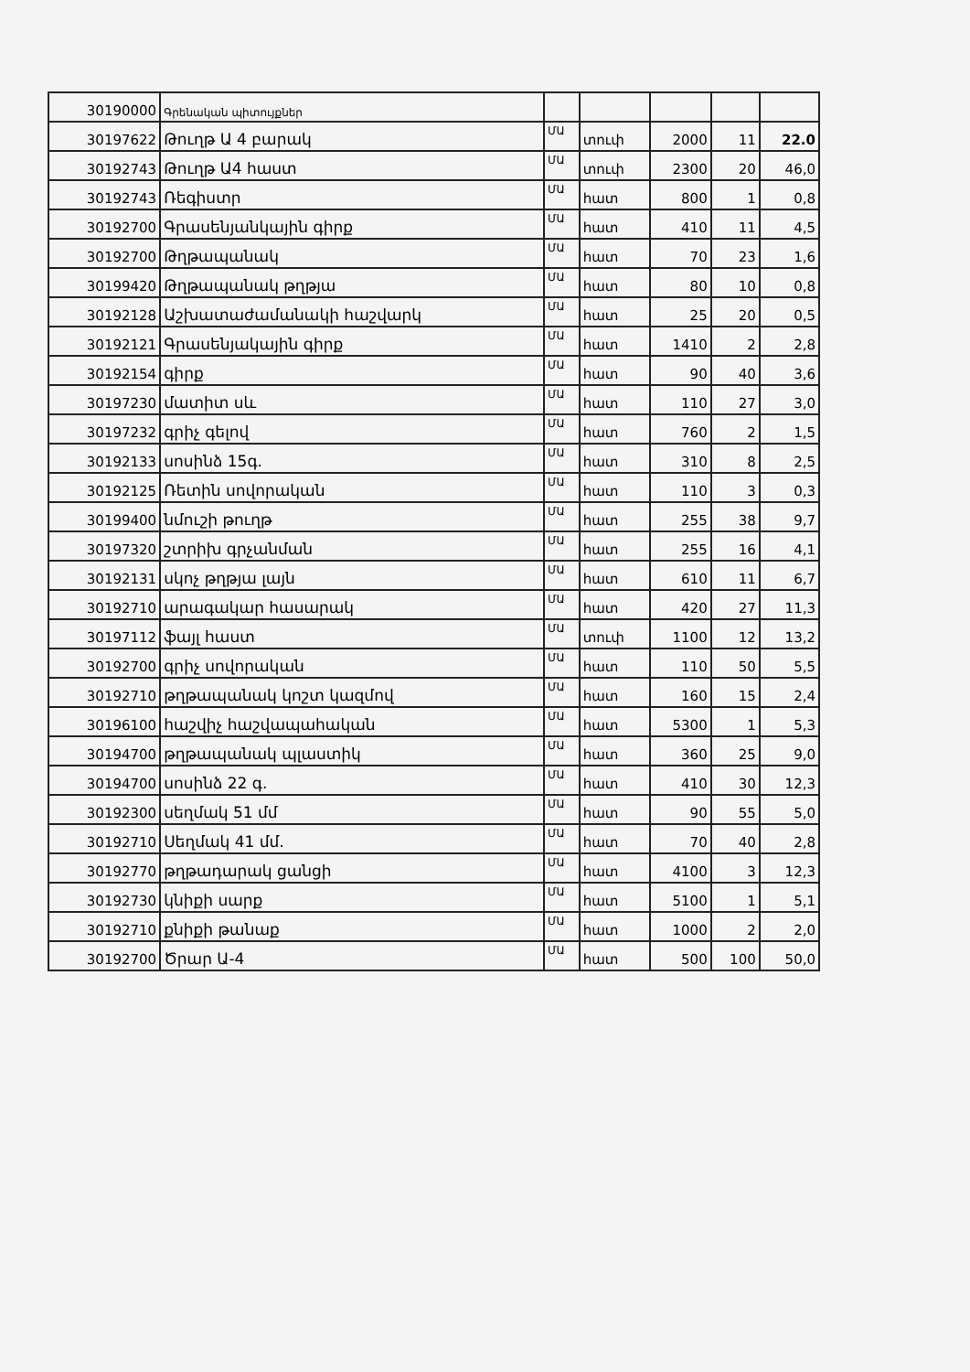| 30190000 | Գրենական պիտույքներ | | | | | |
| 30197622 | Թուղթ Ա 4 բարակ | ՄԱ | տուփ | 2000 | 11 | 22.0 |
| 30192743 | Թուղթ Ա4 հաստ | ՄԱ | տուփ | 2300 | 20 | 46,0 |
| 30192743 | Ռեգիստր | ՄԱ | հատ | 800 | 1 | 0,8 |
| 30192700 | Գրասենյանկային գիրք | ՄԱ | հատ | 410 | 11 | 4,5 |
| 30192700 | Թղթապանակ | ՄԱ | հատ | 70 | 23 | 1,6 |
| 30199420 | Թղթապանակ թղթյա | ՄԱ | հատ | 80 | 10 | 0,8 |
| 30192128 | Աշխատաժամանակի հաշվարկ | ՄԱ | հատ | 25 | 20 | 0,5 |
| 30192121 | Գրասենյակային գիրք | ՄԱ | հատ | 1410 | 2 | 2,8 |
| 30192154 | գիրք | ՄԱ | հատ | 90 | 40 | 3,6 |
| 30197230 | մատիտ սև | ՄԱ | հատ | 110 | 27 | 3,0 |
| 30197232 | գրիչ գելով | ՄԱ | հատ | 760 | 2 | 1,5 |
| 30192133 | սոսինձ 15գ. | ՄԱ | հատ | 310 | 8 | 2,5 |
| 30192125 | Ռետին սովորական | ՄԱ | հատ | 110 | 3 | 0,3 |
| 30199400 | նմուշի թուղթ | ՄԱ | հատ | 255 | 38 | 9,7 |
| 30197320 | շտրիխ գրչանման | ՄԱ | հատ | 255 | 16 | 4,1 |
| 30192131 | սկոչ թղթյա լայն | ՄԱ | հատ | 610 | 11 | 6,7 |
| 30192710 | արագակար հասարակ | ՄԱ | հատ | 420 | 27 | 11,3 |
| 30197112 | ֆայլ հաստ | ՄԱ | տուփ | 1100 | 12 | 13,2 |
| 30192700 | գրիչ սովորական | ՄԱ | հատ | 110 | 50 | 5,5 |
| 30192710 | թղթապանակ կոշտ կազմով | ՄԱ | հատ | 160 | 15 | 2,4 |
| 30196100 | հաշվիչ հաշվապահական | ՄԱ | հատ | 5300 | 1 | 5,3 |
| 30194700 | թղթապանակ պլաստիկ | ՄԱ | հատ | 360 | 25 | 9,0 |
| 30194700 | սոսինձ 22 գ. | ՄԱ | հատ | 410 | 30 | 12,3 |
| 30192300 | սեղմակ 51 մմ | ՄԱ | հատ | 90 | 55 | 5,0 |
| 30192710 | Սեղմակ 41 մմ. | ՄԱ | հատ | 70 | 40 | 2,8 |
| 30192770 | թղթադարակ ցանցի | ՄԱ | հատ | 4100 | 3 | 12,3 |
| 30192730 | կնիքի սարք | ՄԱ | հատ | 5100 | 1 | 5,1 |
| 30192710 | քնիքի թանաք | ՄԱ | հատ | 1000 | 2 | 2,0 |
| 30192700 | Ծրար Ա-4 | ՄԱ | հատ | 500 | 100 | 50,0 |